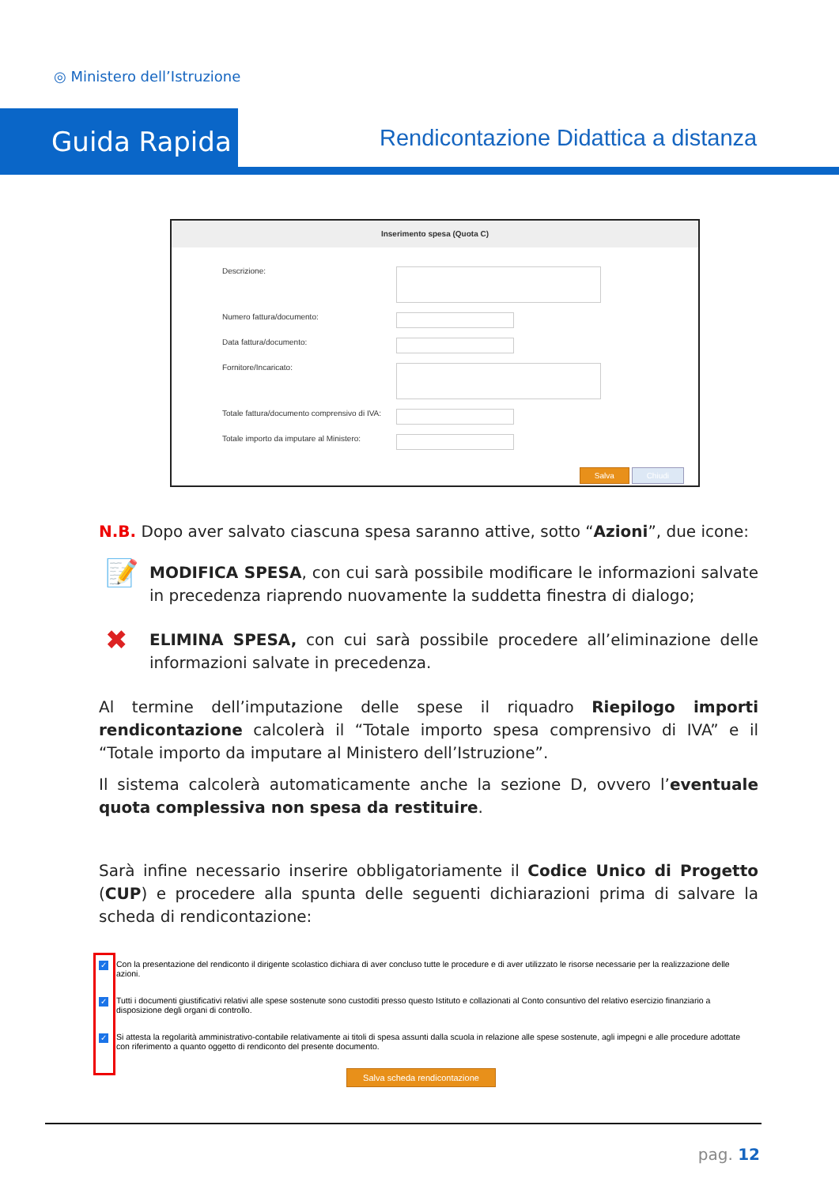◎ Ministero dell’Istruzione
Guida Rapida
Rendicontazione Didattica a distanza
Inserimento spesa (Quota C)
Descrizione:
Numero fattura/documento:
Data fattura/documento:
Fornitore/Incaricato:
Totale fattura/documento comprensivo di IVA:
Totale importo da imputare al Ministero:
Salva Chiudi
N.B. Dopo aver salvato ciascuna spesa saranno attive, sotto “Azioni”, due icone:
📝 MODIFICA SPESA, con cui sarà possibile modificare le informazioni salvate in precedenza riaprendo nuovamente la suddetta finestra di dialogo;
✖ ELIMINA SPESA, con cui sarà possibile procedere all’eliminazione delle informazioni salvate in precedenza.
Al termine dell’imputazione delle spese il riquadro Riepilogo importi rendicontazione calcolerà il “Totale importo spesa comprensivo di IVA” e il “Totale importo da imputare al Ministero dell’Istruzione”.
Il sistema calcolerà automaticamente anche la sezione D, ovvero l’eventuale quota complessiva non spesa da restituire.
Sarà infine necessario inserire obbligatoriamente il Codice Unico di Progetto (CUP) e procedere alla spunta delle seguenti dichiarazioni prima di salvare la scheda di rendicontazione:
✓ Con la presentazione del rendiconto il dirigente scolastico dichiara di aver concluso tutte le procedure e di aver utilizzato le risorse necessarie per la realizzazione delle azioni.
✓ Tutti i documenti giustificativi relativi alle spese sostenute sono custoditi presso questo Istituto e collazionati al Conto consuntivo del relativo esercizio finanziario a disposizione degli organi di controllo.
✓ Si attesta la regolarità amministrativo-contabile relativamente ai titoli di spesa assunti dalla scuola in relazione alle spese sostenute, agli impegni e alle procedure adottate con riferimento a quanto oggetto di rendiconto del presente documento.
Salva scheda rendicontazione
pag. 12